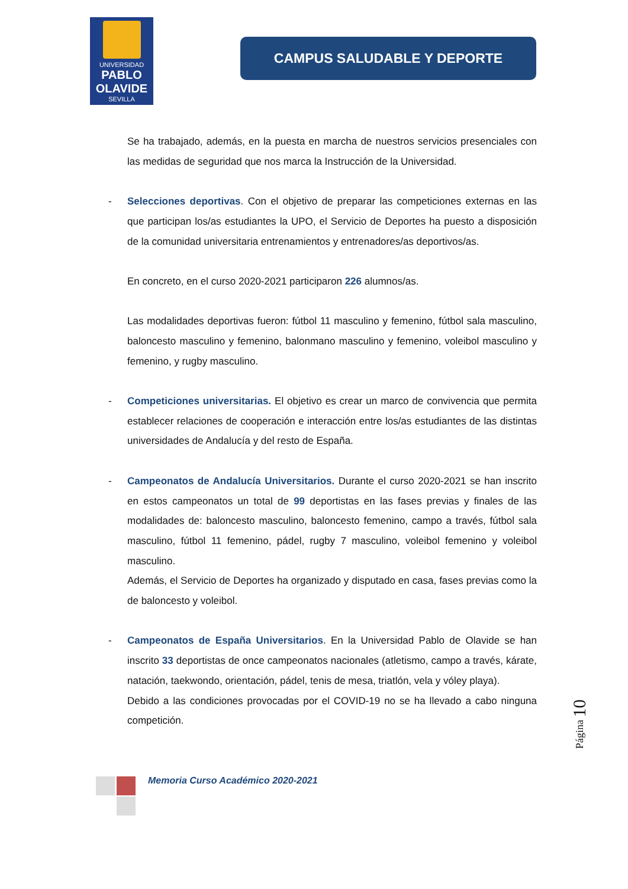UNIVERSIDAD
PABLO OLAVIDE
SEVILLA
CAMPUS SALUDABLE Y DEPORTE
Se ha trabajado, además, en la puesta en marcha de nuestros servicios presenciales con las medidas de seguridad que nos marca la Instrucción de la Universidad.
- Selecciones deportivas. Con el objetivo de preparar las competiciones externas en las que participan los/as estudiantes la UPO, el Servicio de Deportes ha puesto a disposición de la comunidad universitaria entrenamientos y entrenadores/as deportivos/as.
En concreto, en el curso 2020-2021 participaron 226 alumnos/as.
Las modalidades deportivas fueron: fútbol 11 masculino y femenino, fútbol sala masculino, baloncesto masculino y femenino, balonmano masculino y femenino, voleibol masculino y femenino, y rugby masculino.
- Competiciones universitarias. El objetivo es crear un marco de convivencia que permita establecer relaciones de cooperación e interacción entre los/as estudiantes de las distintas universidades de Andalucía y del resto de España.
- Campeonatos de Andalucía Universitarios. Durante el curso 2020-2021 se han inscrito en estos campeonatos un total de 99 deportistas en las fases previas y finales de las modalidades de: baloncesto masculino, baloncesto femenino, campo a través, fútbol sala masculino, fútbol 11 femenino, pádel, rugby 7 masculino, voleibol femenino y voleibol masculino.
Además, el Servicio de Deportes ha organizado y disputado en casa, fases previas como la de baloncesto y voleibol.
- Campeonatos de España Universitarios. En la Universidad Pablo de Olavide se han inscrito 33 deportistas de once campeonatos nacionales (atletismo, campo a través, kárate, natación, taekwondo, orientación, pádel, tenis de mesa, triatlón, vela y vóley playa).
Debido a las condiciones provocadas por el COVID-19 no se ha llevado a cabo ninguna competición.
Página 10
Memoria Curso Académico 2020-2021